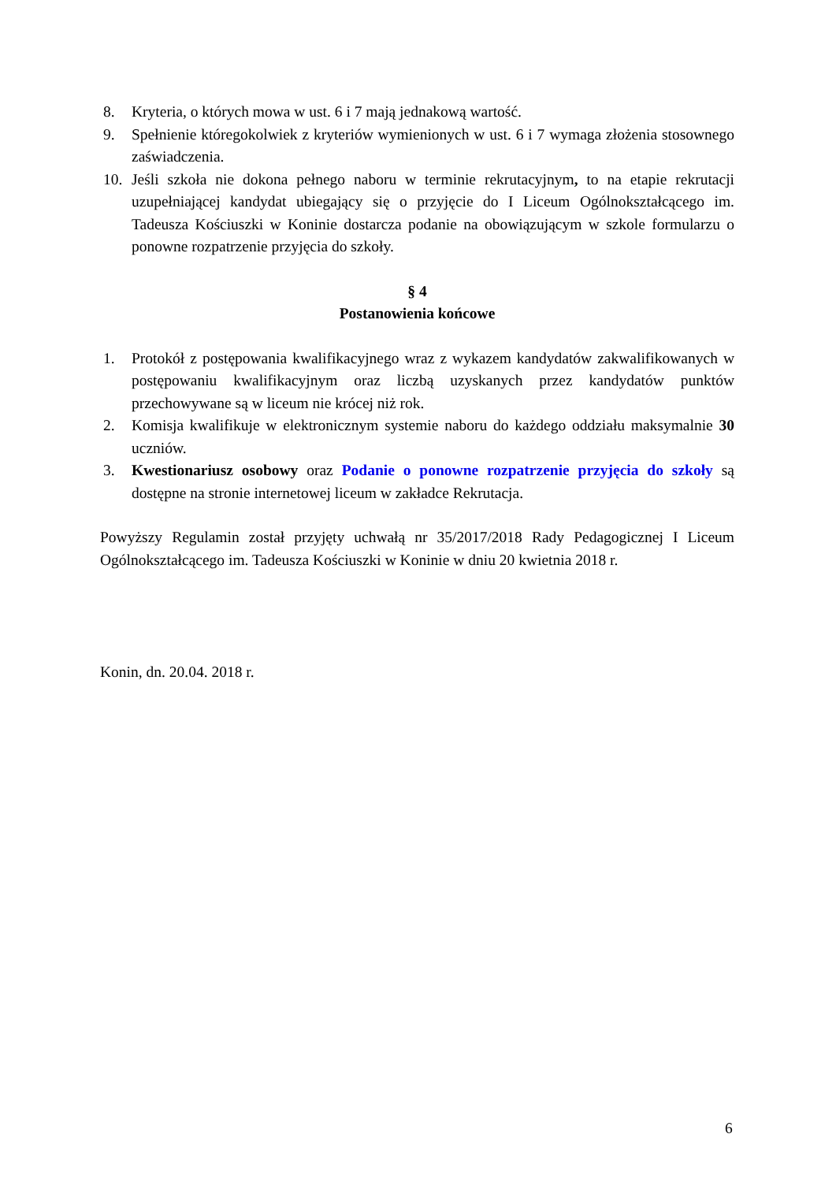8. Kryteria, o których mowa w ust. 6 i 7 mają jednakową wartość.
9. Spełnienie któregokolwiek z kryteriów wymienionych w ust. 6 i 7 wymaga złożenia stosownego zaświadczenia.
10. Jeśli szkoła nie dokona pełnego naboru w terminie rekrutacyjnym, to na etapie rekrutacji uzupełniającej kandydat ubiegający się o przyjęcie do I Liceum Ogólnokształcącego im. Tadeusza Kościuszki w Koninie dostarcza podanie na obowiązującym w szkole formularzu o ponowne rozpatrzenie przyjęcia do szkoły.
§ 4
Postanowienia końcowe
1. Protokół z postępowania kwalifikacyjnego wraz z wykazem kandydatów zakwalifikowanych w postępowaniu kwalifikacyjnym oraz liczbą uzyskanych przez kandydatów punktów przechowywane są w liceum nie krócej niż rok.
2. Komisja kwalifikuje w elektronicznym systemie naboru do każdego oddziału maksymalnie 30 uczniów.
3. Kwestionariusz osobowy oraz Podanie o ponowne rozpatrzenie przyjęcia do szkoły są dostępne na stronie internetowej liceum w zakładce Rekrutacja.
Powyższy Regulamin został przyjęty uchwałą nr 35/2017/2018 Rady Pedagogicznej I Liceum Ogólnokształcącego im. Tadeusza Kościuszki w Koninie w dniu 20 kwietnia 2018 r.
Konin, dn. 20.04. 2018 r.
6